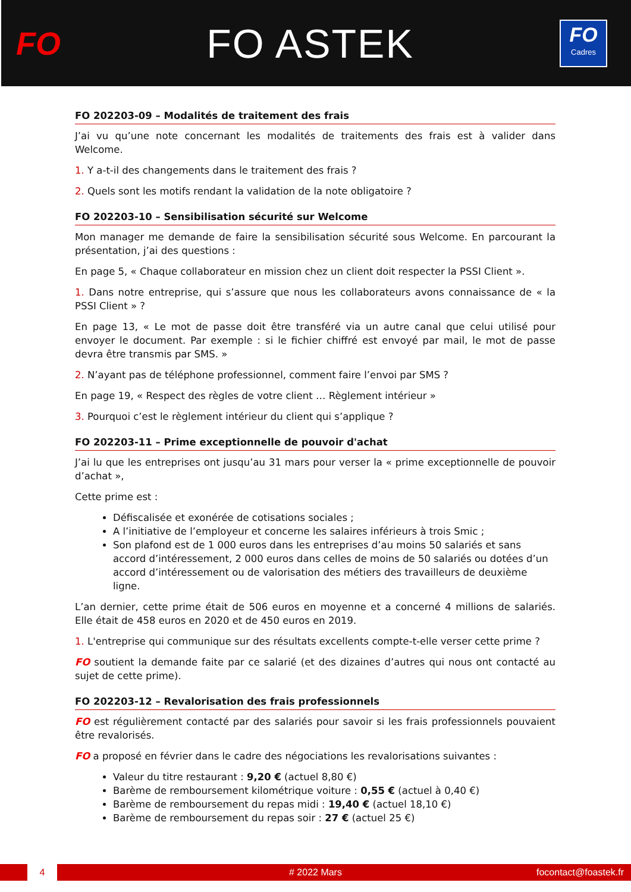FO
FO ASTEK
FO
Cadres
FO 202203-09 – Modalités de traitement des frais
J’ai vu qu’une note concernant les modalités de traitements des frais est à valider dans Welcome.
1. Y a-t-il des changements dans le traitement des frais ?
2. Quels sont les motifs rendant la validation de la note obligatoire ?
FO 202203-10 – Sensibilisation sécurité sur Welcome
Mon manager me demande de faire la sensibilisation sécurité sous Welcome. En parcourant la présentation, j’ai des questions :
En page 5, « Chaque collaborateur en mission chez un client doit respecter la PSSI Client ».
1. Dans notre entreprise, qui s’assure que nous les collaborateurs avons connaissance de « la PSSI Client » ?
En page 13, « Le mot de passe doit être transféré via un autre canal que celui utilisé pour envoyer le document. Par exemple : si le fichier chiffré est envoyé par mail, le mot de passe devra être transmis par SMS. »
2. N’ayant pas de téléphone professionnel, comment faire l’envoi par SMS ?
En page 19, « Respect des règles de votre client … Règlement intérieur »
3. Pourquoi c’est le règlement intérieur du client qui s’applique ?
FO 202203-11 – Prime exceptionnelle de pouvoir d'achat
J’ai lu que les entreprises ont jusqu’au 31 mars pour verser la « prime exceptionnelle de pouvoir d’achat »,
Cette prime est :
Défiscalisée et exonérée de cotisations sociales ;
A l’initiative de l’employeur et concerne les salaires inférieurs à trois Smic ;
Son plafond est de 1 000 euros dans les entreprises d’au moins 50 salariés et sans accord d’intéressement, 2 000 euros dans celles de moins de 50 salariés ou dotées d’un accord d’intéressement ou de valorisation des métiers des travailleurs de deuxième ligne.
L’an dernier, cette prime était de 506 euros en moyenne et a concerné 4 millions de salariés. Elle était de 458 euros en 2020 et de 450 euros en 2019.
1. L'entreprise qui communique sur des résultats excellents compte-t-elle verser cette prime ?
FO soutient la demande faite par ce salarié (et des dizaines d’autres qui nous ont contacté au sujet de cette prime).
FO 202203-12 – Revalorisation des frais professionnels
FO est régulièrement contacté par des salariés pour savoir si les frais professionnels pouvaient être revalorisés.
FO a proposé en février dans le cadre des négociations les revalorisations suivantes :
Valeur du titre restaurant : 9,20 € (actuel 8,80 €)
Barème de remboursement kilométrique voiture : 0,55 € (actuel à 0,40 €)
Barème de remboursement du repas midi : 19,40 € (actuel 18,10 €)
Barème de remboursement du repas soir : 27 € (actuel 25 €)
4 # 2022 Mars focontact@foastek.fr